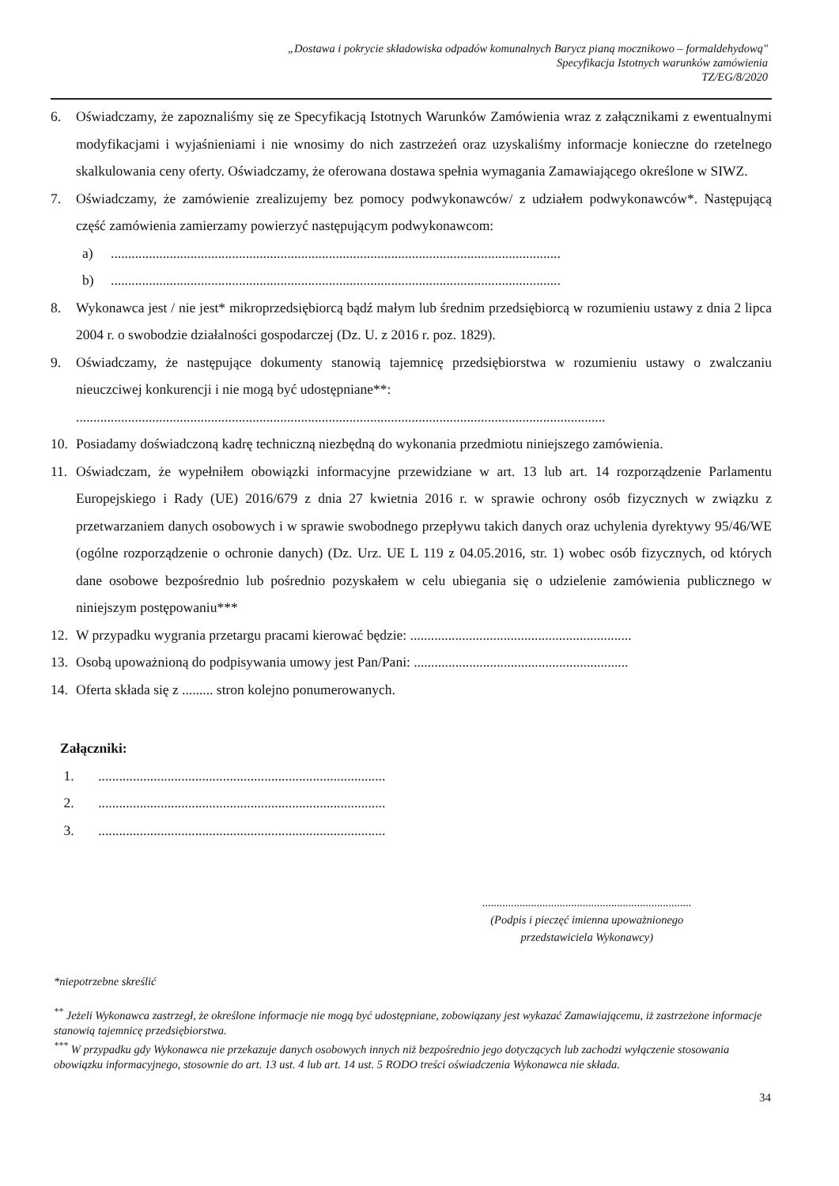„Dostawa i pokrycie składowiska odpadów komunalnych Barycz pianą mocznikowo – formaldehydową"
Specyfikacja Istotnych warunków zamówienia
TZ/EG/8/2020
6. Oświadczamy, że zapoznaliśmy się ze Specyfikacją Istotnych Warunków Zamówienia wraz z załącznikami z ewentualnymi modyfikacjami i wyjaśnieniami i nie wnosimy do nich zastrzeżeń oraz uzyskaliśmy informacje konieczne do rzetelnego skalkulowania ceny oferty. Oświadczamy, że oferowana dostawa spełnia wymagania Zamawiającego określone w SIWZ.
7. Oświadczamy, że zamówienie zrealizujemy bez pomocy podwykonawców/ z udziałem podwykonawców*. Następującą część zamówienia zamierzamy powierzyć następującym podwykonawcom:
a)..................................................................................................................................
b)..................................................................................................................................
8. Wykonawca jest / nie jest* mikroprzedsiębiorcą bądź małym lub średnim przedsiębiorcą w rozumieniu ustawy z dnia 2 lipca 2004 r. o swobodzie działalności gospodarczej (Dz. U. z 2016 r. poz. 1829).
9. Oświadczamy, że następujące dokumenty stanowią tajemnicę przedsiębiorstwa w rozumieniu ustawy o zwalczaniu nieuczciwej konkurencji i nie mogą być udostępniane**:
.........................................................................................................................................................
10. Posiadamy doświadczoną kadrę techniczną niezbędną do wykonania przedmiotu niniejszego zamówienia.
11. Oświadczam, że wypełniłem obowiązki informacyjne przewidziane w art. 13 lub art. 14 rozporządzenie Parlamentu Europejskiego i Rady (UE) 2016/679 z dnia 27 kwietnia 2016 r. w sprawie ochrony osób fizycznych w związku z przetwarzaniem danych osobowych i w sprawie swobodnego przepływu takich danych oraz uchylenia dyrektywy 95/46/WE (ogólne rozporządzenie o ochronie danych) (Dz. Urz. UE L 119 z 04.05.2016, str. 1) wobec osób fizycznych, od których dane osobowe bezpośrednio lub pośrednio pozyskałem w celu ubiegania się o udzielenie zamówienia publicznego w niniejszym postępowaniu***
12. W przypadku wygrania przetargu pracami kierować będzie: ................................................................
13. Osobą upoważnioną do podpisywania umowy jest Pan/Pani: ..............................................................
14. Oferta składa się z ......... stron kolejno ponumerowanych.
Załączniki:
1. ...................................................................................
2. ...................................................................................
3. ...................................................................................
.........................................................................
(Podpis i pieczęć imienna upoważnionego
przedstawiciela Wykonawcy)
*niepotrzebne skreślić
<sup>**</sup> Jeżeli Wykonawca zastrzegł, że określone informacje nie mogą być udostępniane, zobowiązany jest wykazać Zamawiającemu, iż zastrzeżone informacje stanowią tajemnicę przedsiębiorstwa.
<sup>***</sup> W przypadku gdy Wykonawca nie przekazuje danych osobowych innych niż bezpośrednio jego dotyczących lub zachodzi wyłączenie stosowania obowiązku informacyjnego, stosownie do art. 13 ust. 4 lub art. 14 ust. 5 RODO treści oświadczenia Wykonawca nie składa.
34